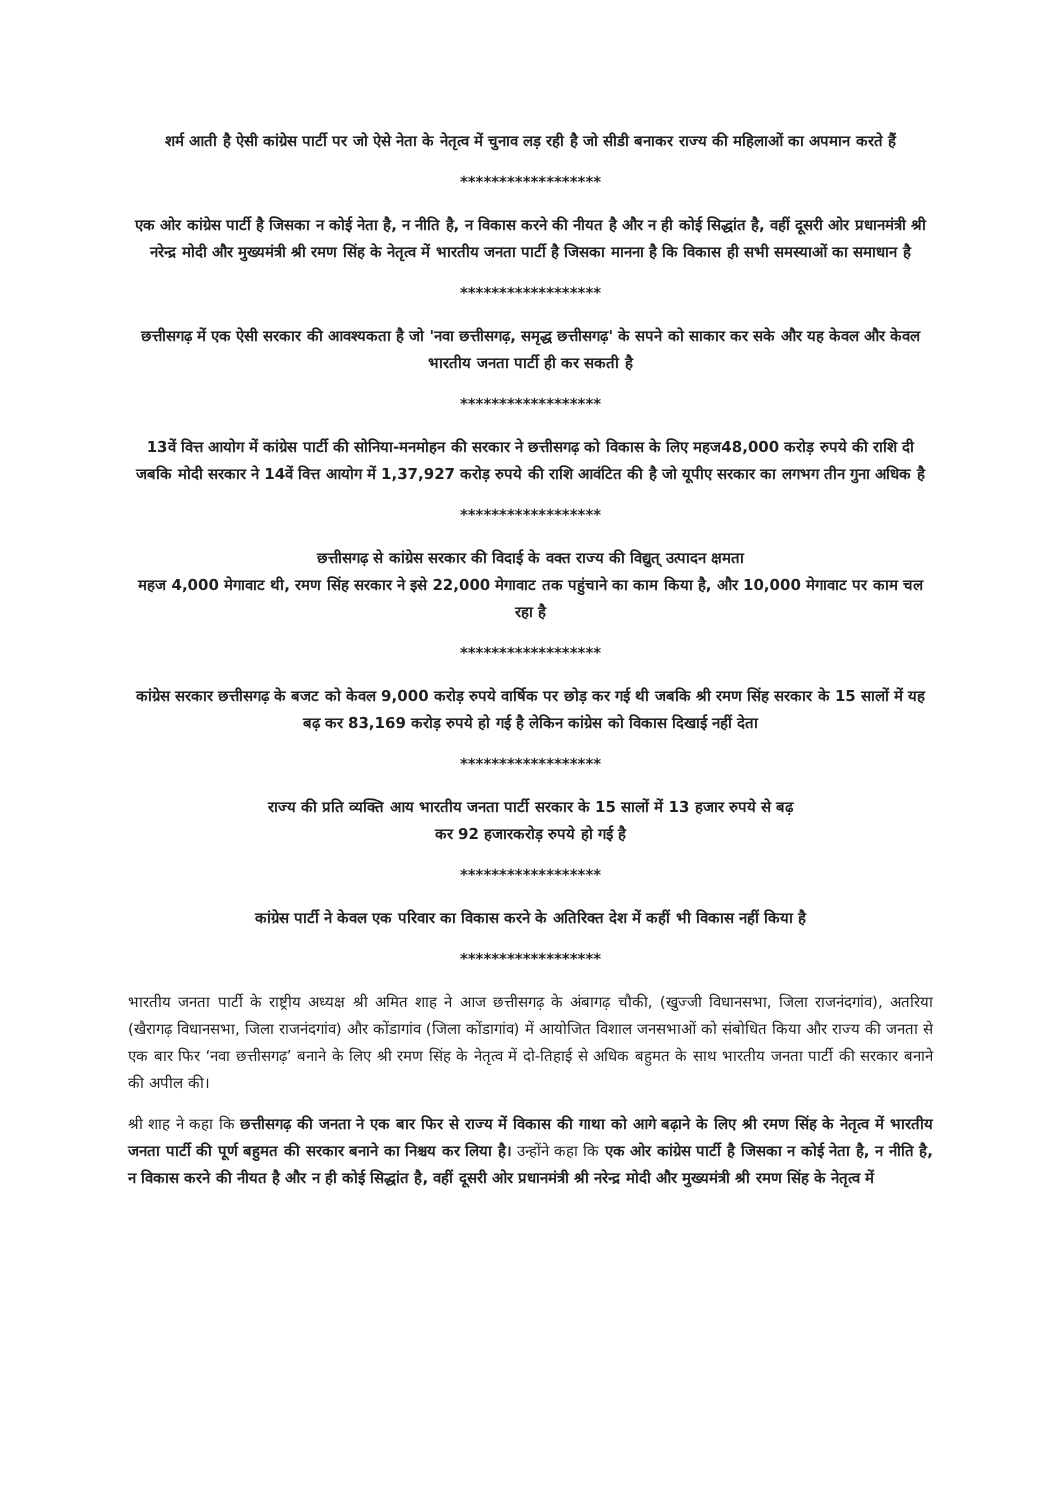शर्म आती है ऐसी कांग्रेस पार्टी पर जो ऐसे नेता के नेतृत्व में चुनाव लड़ रही है जो सीडी बनाकर राज्य की महिलाओं का अपमान करते हैं
******************
एक ओर कांग्रेस पार्टी है जिसका न कोई नेता है, न नीति है, न विकास करने की नीयत है और न ही कोई सिद्धांत है, वहीं दूसरी ओर प्रधानमंत्री श्री नरेन्द्र मोदी और मुख्यमंत्री श्री रमण सिंह के नेतृत्व में भारतीय जनता पार्टी है जिसका मानना है कि विकास ही सभी समस्याओं का समाधान है
******************
छत्तीसगढ़ में एक ऐसी सरकार की आवश्यकता है जो 'नवा छत्तीसगढ़, समृद्ध छत्तीसगढ़' के सपने को साकार कर सके और यह केवल और केवल भारतीय जनता पार्टी ही कर सकती है
******************
13वें वित्त आयोग में कांग्रेस पार्टी की सोनिया-मनमोहन की सरकार ने छत्तीसगढ़ को विकास के लिए महज48,000 करोड़ रुपये की राशि दी जबकि मोदी सरकार ने 14वें वित्त आयोग में 1,37,927 करोड़ रुपये की राशि आवंटित की है जो यूपीए सरकार का लगभग तीन गुना अधिक है
******************
छत्तीसगढ़ से कांग्रेस सरकार की विदाई के वक्त राज्य की विद्युत् उत्पादन क्षमता
महज 4,000 मेगावाट थी, रमण सिंह सरकार ने इसे 22,000 मेगावाट तक पहुंचाने का काम किया है, और 10,000 मेगावाट पर काम चल रहा है
******************
कांग्रेस सरकार छत्तीसगढ़ के बजट को केवल 9,000 करोड़ रुपये वार्षिक पर छोड़ कर गई थी जबकि श्री रमण सिंह सरकार के 15 सालों में यह बढ़ कर 83,169 करोड़ रुपये हो गई है लेकिन कांग्रेस को विकास दिखाई नहीं देता
******************
राज्य की प्रति व्यक्ति आय भारतीय जनता पार्टी सरकार के 15 सालों में 13 हजार रुपये से बढ़
कर 92 हजारकरोड़ रुपये हो गई है
******************
कांग्रेस पार्टी ने केवल एक परिवार का विकास करने के अतिरिक्त देश में कहीं भी विकास नहीं किया है
******************
भारतीय जनता पार्टी के राष्ट्रीय अध्यक्ष श्री अमित शाह ने आज छत्तीसगढ़ के अंबागढ़ चौकी, (खुज्जी विधानसभा, जिला राजनंदगांव), अतरिया (खैरागढ़ विधानसभा, जिला राजनंदगांव) और कोंडागांव (जिला कोंडागांव) में आयोजित विशाल जनसभाओं को संबोधित किया और राज्य की जनता से एक बार फिर ‘नवा छत्तीसगढ़’ बनाने के लिए श्री रमण सिंह के नेतृत्व में दो-तिहाई से अधिक बहुमत के साथ भारतीय जनता पार्टी की सरकार बनाने की अपील की।
श्री शाह ने कहा कि छत्तीसगढ़ की जनता ने एक बार फिर से राज्य में विकास की गाथा को आगे बढ़ाने के लिए श्री रमण सिंह के नेतृत्व में भारतीय जनता पार्टी की पूर्ण बहुमत की सरकार बनाने का निश्चय कर लिया है। उन्होंने कहा कि एक ओर कांग्रेस पार्टी है जिसका न कोई नेता है, न नीति है, न विकास करने की नीयत है और न ही कोई सिद्धांत है, वहीं दूसरी ओर प्रधानमंत्री श्री नरेन्द्र मोदी और मुख्यमंत्री श्री रमण सिंह के नेतृत्व में